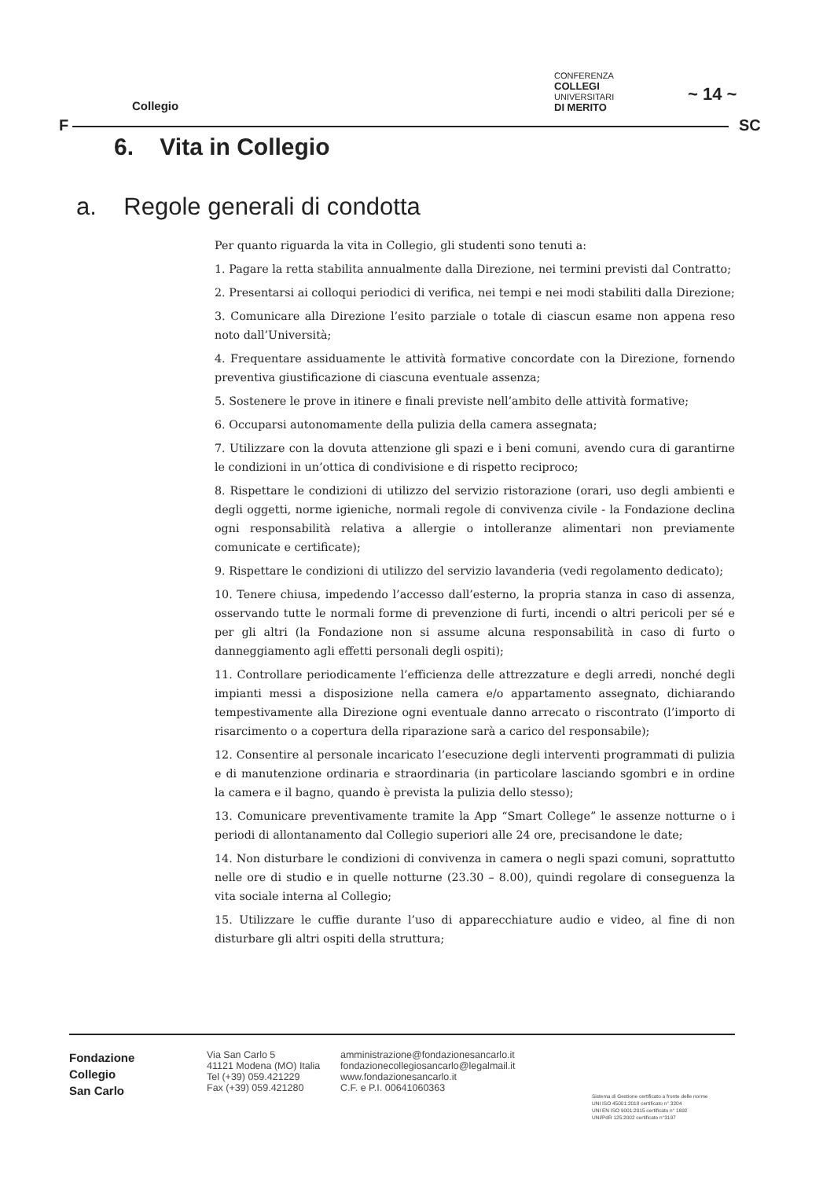Collegio
CONFERENZA
COLLEGI
UNIVERSITARI
DI MERITO
~ 14 ~
F SC
6. Vita in Collegio
a. Regole generali di condotta
Per quanto riguarda la vita in Collegio, gli studenti sono tenuti a:
1. Pagare la retta stabilita annualmente dalla Direzione, nei termini previsti dal Contratto;
2. Presentarsi ai colloqui periodici di verifica, nei tempi e nei modi stabiliti dalla Direzione;
3. Comunicare alla Direzione l’esito parziale o totale di ciascun esame non appena reso noto dall’Università;
4. Frequentare assiduamente le attività formative concordate con la Direzione, fornendo preventiva giustificazione di ciascuna eventuale assenza;
5. Sostenere le prove in itinere e finali previste nell’ambito delle attività formative;
6. Occuparsi autonomamente della pulizia della camera assegnata;
7. Utilizzare con la dovuta attenzione gli spazi e i beni comuni, avendo cura di garantirne le condizioni in un’ottica di condivisione e di rispetto reciproco;
8. Rispettare le condizioni di utilizzo del servizio ristorazione (orari, uso degli ambienti e degli oggetti, norme igieniche, normali regole di convivenza civile - la Fondazione declina ogni responsabilità relativa a allergie o intolleranze alimentari non previamente comunicate e certificate);
9. Rispettare le condizioni di utilizzo del servizio lavanderia (vedi regolamento dedicato);
10. Tenere chiusa, impedendo l’accesso dall’esterno, la propria stanza in caso di assenza, osservando tutte le normali forme di prevenzione di furti, incendi o altri pericoli per sé e per gli altri (la Fondazione non si assume alcuna responsabilità in caso di furto o danneggiamento agli effetti personali degli ospiti);
11. Controllare periodicamente l’efficienza delle attrezzature e degli arredi, nonché degli impianti messi a disposizione nella camera e/o appartamento assegnato, dichiarando tempestivamente alla Direzione ogni eventuale danno arrecato o riscontrato (l’importo di risarcimento o a copertura della riparazione sarà a carico del responsabile);
12. Consentire al personale incaricato l’esecuzione degli interventi programmati di pulizia e di manutenzione ordinaria e straordinaria (in particolare lasciando sgombri e in ordine la camera e il bagno, quando è prevista la pulizia dello stesso);
13. Comunicare preventivamente tramite la App “Smart College” le assenze notturne o i periodi di allontanamento dal Collegio superiori alle 24 ore, precisandone le date;
14. Non disturbare le condizioni di convivenza in camera o negli spazi comuni, soprattutto nelle ore di studio e in quelle notturne (23.30 – 8.00), quindi regolare di conseguenza la vita sociale interna al Collegio;
15. Utilizzare le cuffie durante l’uso di apparecchiature audio e video, al fine di non disturbare gli altri ospiti della struttura;
Fondazione
Collegio
San Carlo
Via San Carlo 5
41121 Modena (MO) Italia
Tel (+39) 059.421229
Fax (+39) 059.421280
amministrazione@fondazionesancarlo.it
fondazionecollegiosancarlo@legalmail.it
www.fondazionesancarlo.it
C.F. e P.I. 00641060363
Sistema di Gestione certificato a fronte delle norme
UNI ISO 45001:2018 certificato n° 3204
UNI EN ISO 9001:2015 certificato n° 1692
UNI/PdR 125:2002 certificato n°3197